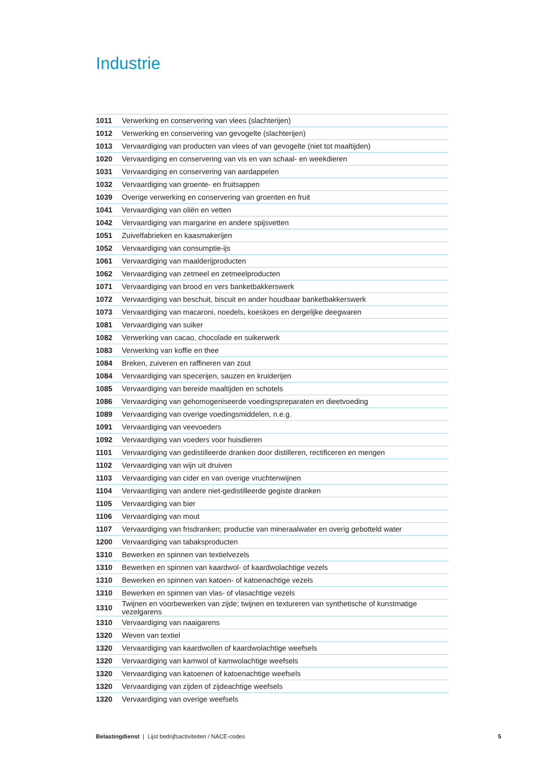Industrie
| 1011 | Verwerking en conservering van vlees (slachterijen) |
| 1012 | Verwerking en conservering van gevogelte (slachterijen) |
| 1013 | Vervaardiging van producten van vlees of van gevogelte (niet tot maaltijden) |
| 1020 | Vervaardiging en conservering van vis en van schaal- en weekdieren |
| 1031 | Vervaardiging en conservering van aardappelen |
| 1032 | Vervaardiging van groente- en fruitsappen |
| 1039 | Overige verwerking en conservering van groenten en fruit |
| 1041 | Vervaardiging van oliën en vetten |
| 1042 | Vervaardiging van margarine en andere spijsvetten |
| 1051 | Zuivelfabrieken en kaasmakerijen |
| 1052 | Vervaardiging van consumptie-ijs |
| 1061 | Vervaardiging van maalderijproducten |
| 1062 | Vervaardiging van zetmeel en zetmeelproducten |
| 1071 | Vervaardiging van brood en vers banketbakkerswerk |
| 1072 | Vervaardiging van beschuit, biscuit en ander houdbaar banketbakkerswerk |
| 1073 | Vervaardiging van macaroni, noedels, koeskoes en dergelijke deegwaren |
| 1081 | Vervaardiging van suiker |
| 1082 | Verwerking van cacao, chocolade en suikerwerk |
| 1083 | Verwerking van koffie en thee |
| 1084 | Breken, zuiveren en raffineren van zout |
| 1084 | Vervaardiging van specerijen, sauzen en kruiderijen |
| 1085 | Vervaardiging van bereide maaltijden en schotels |
| 1086 | Vervaardiging van gehomogeniseerde voedingspreparaten en dieetvoeding |
| 1089 | Vervaardiging van overige voedingsmiddelen, n.e.g. |
| 1091 | Vervaardiging van veevoeders |
| 1092 | Vervaardiging van voeders voor huisdieren |
| 1101 | Vervaardiging van gedistilleerde dranken door distilleren, rectificeren en mengen |
| 1102 | Vervaardiging van wijn uit druiven |
| 1103 | Vervaardiging van cider en van overige vruchtenwijnen |
| 1104 | Vervaardiging van andere niet-gedistilleerde gegiste dranken |
| 1105 | Vervaardiging van bier |
| 1106 | Vervaardiging van mout |
| 1107 | Vervaardiging van frisdranken; productie van mineraalwater en overig gebotteld water |
| 1200 | Vervaardiging van tabaksproducten |
| 1310 | Bewerken en spinnen van textielvezels |
| 1310 | Bewerken en spinnen van kaardwol- of kaardwolachtige vezels |
| 1310 | Bewerken en spinnen van katoen- of katoenachtige vezels |
| 1310 | Bewerken en spinnen van vlas- of vlasachtige vezels |
| 1310 | Twijnen en voorbewerken van zijde; twijnen en textureren van synthetische of kunstmatige vezelgarens |
| 1310 | Vervaardiging van naaigarens |
| 1320 | Weven van textiel |
| 1320 | Vervaardiging van kaardwollen of kaardwolachtige weefsels |
| 1320 | Vervaardiging van kamwol of kamwolachtige weefsels |
| 1320 | Vervaardiging van katoenen of katoenachtige weefsels |
| 1320 | Vervaardiging van zijden of zijdeachtige weefsels |
| 1320 | Vervaardiging van overige weefsels |
Belastingdienst | Lijst bedrijfsactiviteiten / NACE-codes 5